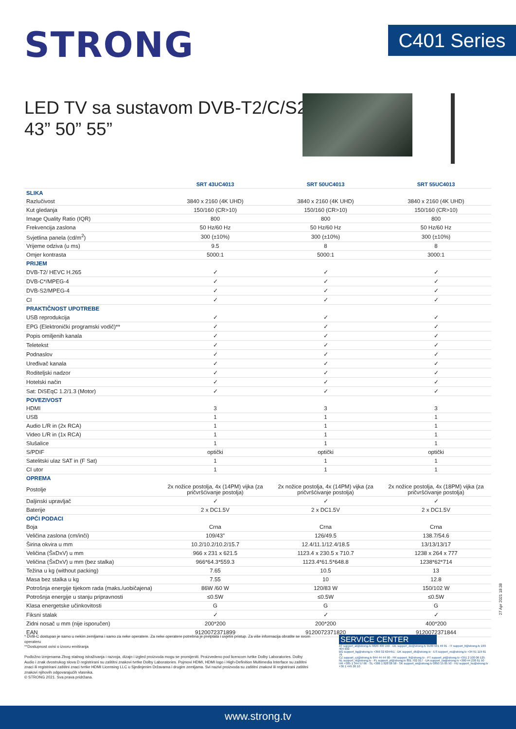STRONG
C401 Series
LED TV sa sustavom DVB-T2/C/S2
43” 50” 55”
| | SRT 43UC4013 | SRT 50UC4013 | SRT 55UC4013 |
| SLIKA | | | |
| Razlučivost | 3840 x 2160 (4K UHD) | 3840 x 2160 (4K UHD) | 3840 x 2160 (4K UHD) |
| Kut gledanja | 150/160 (CR>10) | 150/160 (CR>10) | 150/160 (CR>10) |
| Image Quality Ratio (IQR) | 800 | 800 | 800 |
| Frekvencija zaslona | 50 Hz/60 Hz | 50 Hz/60 Hz | 50 Hz/60 Hz |
| Svjetlina panela (cd/m<sup>2</sup>) | 300 (±10%) | 300 (±10%) | 300 (±10%) |
| Vrijeme odziva (u ms) | 9.5 | 8 | 8 |
| Omjer kontrasta | 5000:1 | 5000:1 | 3000:1 |
| PRIJEM | | | |
| DVB-T2/ HEVC H.265 | ✓ | ✓ | ✓ |
| DVB-C*/MPEG-4 | ✓ | ✓ | ✓ |
| DVB-S2/MPEG-4 | ✓ | ✓ | ✓ |
| CI | ✓ | ✓ | ✓ |
| PRAKTIČNOST UPOTREBE | | | |
| USB reprodukcija | ✓ | ✓ | ✓ |
| EPG (Elektronički programski vodič)** | ✓ | ✓ | ✓ |
| Popis omiljenih kanala | ✓ | ✓ | ✓ |
| Teletekst | ✓ | ✓ | ✓ |
| Podnaslov | ✓ | ✓ | ✓ |
| Uređivač kanala | ✓ | ✓ | ✓ |
| Roditeljski nadzor | ✓ | ✓ | ✓ |
| Hotelski način | ✓ | ✓ | ✓ |
| Sat: DiSEqC 1.2/1.3 (Motor) | ✓ | ✓ | ✓ |
| POVEZIVOST | | | |
| HDMI | 3 | 3 | 3 |
| USB | 1 | 1 | 1 |
| Audio L/R in (2x RCA) | 1 | 1 | 1 |
| Video L/R in (1x RCA) | 1 | 1 | 1 |
| Slušalice | 1 | 1 | 1 |
| S/PDIF | optički | optički | optički |
| Satelitski ulaz SAT in (F Sat) | 1 | 1 | 1 |
| CI utor | 1 | 1 | 1 |
| OPREMA | | | |
| Postolje | 2x nožice postolja, 4x (14PM) vijka (za pričvršćivanje postolja) | 2x nožice postolja, 4x (14PM) vijka (za pričvršćivanje postolja) | 2x nožice postolja, 4x (18PM) vijka (za pričvršćivanje postolja) |
| Daljinski upravljač | ✓ | ✓ | ✓ |
| Baterije | 2 x DC1.5V | 2 x DC1.5V | 2 x DC1.5V |
| OPĆI PODACI | | | |
| Boja | Crna | Crna | Crna |
| Veličina zaslona (cm/inči) | 109/43” | 126/49.5 | 138.7/54.6 |
| Širina okvira u mm | 10.2/10.2/10.2/15.7 | 12.4/11.1/12.4/18.5 | 13/13/13/17 |
| Veličina (ŠxDxV) u mm | 966 x 231 x 621.5 | 1123.4 x 230.5 x 710.7 | 1238 x 264 x 777 |
| Veličina (ŠxDxV) u mm (bez stalka) | 966*64.3*559.3 | 1123.4*61.5*648.8 | 1238*62*714 |
| Težina u kg (without packing) | 7.65 | 10.5 | 13 |
| Masa bez stalka u kg | 7.55 | 10 | 12.8 |
| Potrošnja energije tijekom rada (maks./uobičajena) | 86W /60 W | 120/83 W | 150/102 W |
| Potrošnja energije u stanju pripravnosti | ≤0.5W | ≤0.5W | ≤0.5W |
| Klasa energetske učinkovitosti | G | G | G |
| Fiksni stalak | ✓ | ✓ | ✓ |
| Zidni nosač u mm (nije isporučen) | 200*200 | 200*200 | 400*200 |
| EAN | 9120072371899 | 9120072371820 | 9120072371844 |
27 Apr 2021 18:38
* DVB-C dostupan je samo u nekim zemljama i samo za neke operatere. Za neke operatere potrebna je pretplata i uvjetni pristup. Za više informacija obratite se svom operateru
**Dostupnost ovisi o izvoru emitiranja
Podložno izmjenama Zbog stalnog istraživanja i razvoja, dizajn i izgled proizvoda mogu se promijeniti. Proizvedeno pod licencom tvrtke Dolby Laboratories. Dolby Audio i znak dvostrukog slova D registrirani su zaštitni znakovi tvrtke Dolby Laboratories. Pojmovi HDMI, HDMI logo i High-Definition Multimedia Interface su zaštitni znaci ili registrirani zaštitni znaci tvrtke HDMI Licensing LLC u Sjedinjenim Državama i drugim zemljama. Svi nazivi proizvoda su zaštitni znakovi ili registrirani zaštitni znakovi njihovih odgovarajućih vlasnika.
© STRONG 2021. Sva prava pridržana.
SERVICE CENTER
AT support_at@strong.tv 0820 400 150 · DE support_de@strong.tv 0180 501 49 91 · IT support_it@strong.tv 199 404 032
BG support_bg@strong.tv +359 32 634451 · DK support_dk@strong.tv · ES support_es@strong.tv +34 91 119 61 76
CZ support_cz@strong.tv 844 44 44 90 · FR support_fr@strong.tv · PT support_pt@strong.tv +351 2 100 06 125
NL support_nl@strong.tv · PL support_pl@strong.tv 801 702 017 · UA support_ua@strong.tv +380 44 238 61 50
HR +385 1 344 57 66 · SL +386 1 828 08 58 · SK support_sk@strong.tv 0850 15 05 50 · HU support_hu@strong.tv +36 1 445 26 10
www.strong.tv